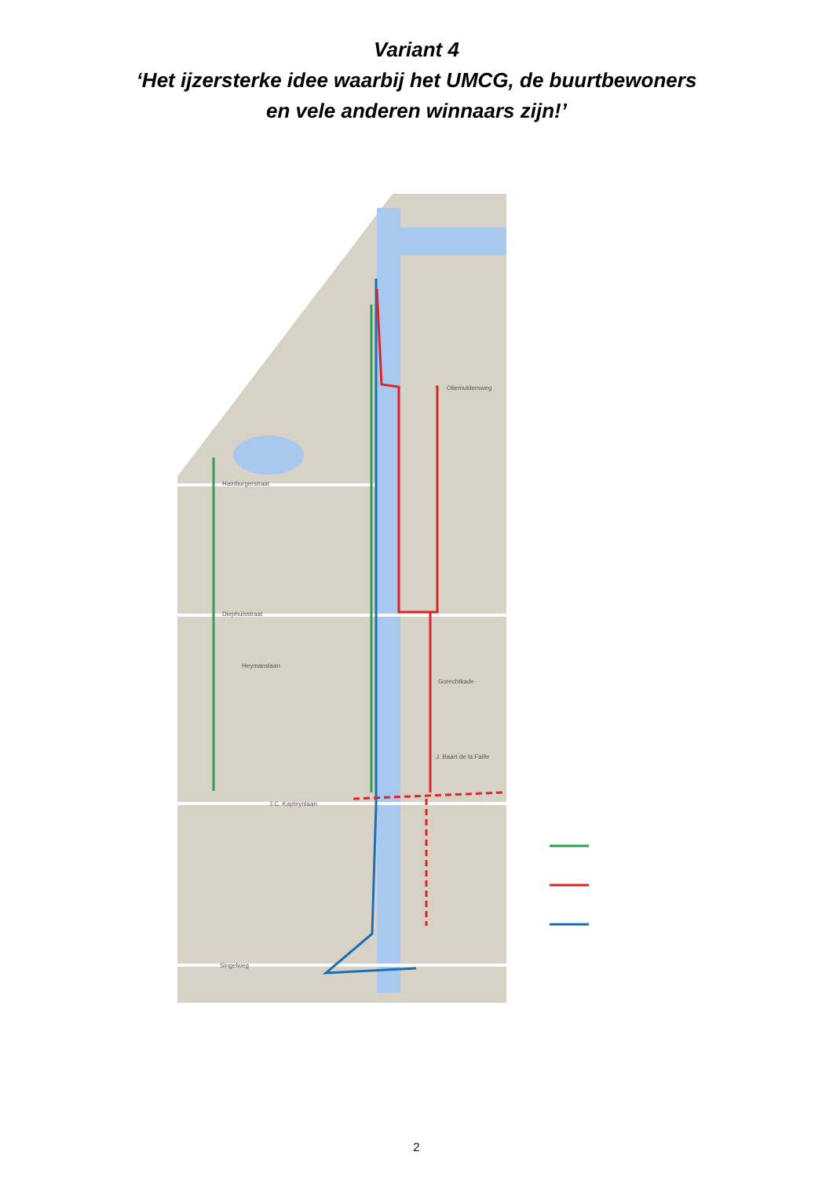Variant 4
‘Het ijzersterke idee waarbij het UMCG, de buurtbewoners
en vele anderen winnaars zijn!’
Hamburgerstraat
Diephuisstraat
Heymanslaan
J.C. Kapteynlaan
Singelweg
Gorechtkade
Oliemuldersweg
J. Baart de la Faille
2